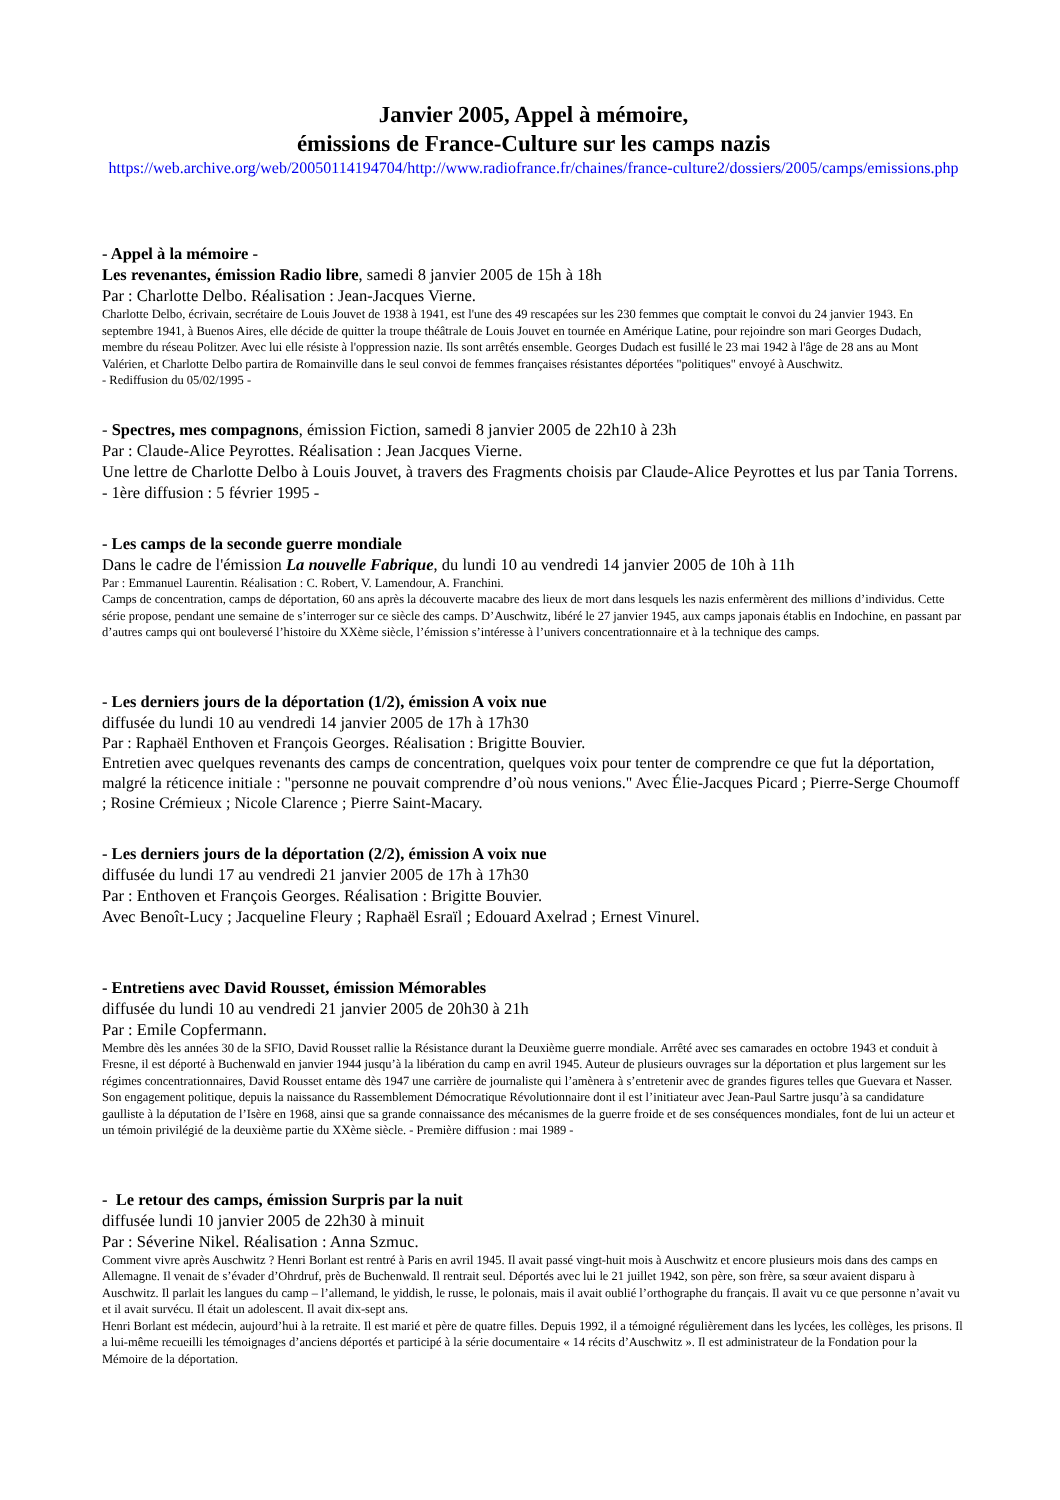Janvier 2005, Appel à mémoire,
émissions de France-Culture sur les camps nazis
https://web.archive.org/web/20050114194704/http://www.radiofrance.fr/chaines/france-culture2/dossiers/2005/camps/emissions.php
- Appel à la mémoire -
Les revenantes, émission Radio libre, samedi 8 janvier 2005 de 15h à 18h
Par : Charlotte Delbo. Réalisation : Jean-Jacques Vierne.
Charlotte Delbo, écrivain, secrétaire de Louis Jouvet de 1938 à 1941, est l'une des 49 rescapées sur les 230 femmes que comptait le convoi du 24 janvier 1943. En septembre 1941, à Buenos Aires, elle décide de quitter la troupe théâtrale de Louis Jouvet en tournée en Amérique Latine, pour rejoindre son mari Georges Dudach, membre du réseau Politzer. Avec lui elle résiste à l'oppression nazie. Ils sont arrêtés ensemble. Georges Dudach est fusillé le 23 mai 1942 à l'âge de 28 ans au Mont Valérien, et Charlotte Delbo partira de Romainville dans le seul convoi de femmes françaises résistantes déportées "politiques" envoyé à Auschwitz.
- Rediffusion du 05/02/1995 -
- Spectres, mes compagnons, émission Fiction, samedi 8 janvier 2005 de 22h10 à 23h
Par : Claude-Alice Peyrottes. Réalisation : Jean Jacques Vierne.
Une lettre de Charlotte Delbo à Louis Jouvet, à travers des Fragments choisis par Claude-Alice Peyrottes et lus par Tania Torrens. - 1ère diffusion : 5 février 1995 -
- Les camps de la seconde guerre mondiale
Dans le cadre de l'émission La nouvelle Fabrique, du lundi 10 au vendredi 14 janvier 2005 de 10h à 11h
Par : Emmanuel Laurentin. Réalisation : C. Robert, V. Lamendour, A. Franchini.
Camps de concentration, camps de déportation, 60 ans après la découverte macabre des lieux de mort dans lesquels les nazis enfermèrent des millions d’individus. Cette série propose, pendant une semaine de s’interroger sur ce siècle des camps. D’Auschwitz, libéré le 27 janvier 1945, aux camps japonais établis en Indochine, en passant par d’autres camps qui ont bouleversé l’histoire du XXème siècle, l’émission s’intéresse à l’univers concentrationnaire et à la technique des camps.
- Les derniers jours de la déportation (1/2), émission A voix nue
diffusée du lundi 10 au vendredi 14 janvier 2005 de 17h à 17h30
Par : Raphaël Enthoven et François Georges. Réalisation : Brigitte Bouvier.
Entretien avec quelques revenants des camps de concentration, quelques voix pour tenter de comprendre ce que fut la déportation, malgré la réticence initiale : "personne ne pouvait comprendre d’où nous venions." Avec Élie-Jacques Picard ; Pierre-Serge Choumoff ; Rosine Crémieux ; Nicole Clarence ; Pierre Saint-Macary.
- Les derniers jours de la déportation (2/2), émission A voix nue
diffusée du lundi 17 au vendredi 21 janvier 2005 de 17h à 17h30
Par : Enthoven et François Georges. Réalisation : Brigitte Bouvier.
Avec Benoît-Lucy ; Jacqueline Fleury ; Raphaël Esraïl ; Edouard Axelrad ; Ernest Vinurel.
- Entretiens avec David Rousset, émission Mémorables
diffusée du lundi 10 au vendredi 21 janvier 2005 de 20h30 à 21h
Par : Emile Copfermann.
Membre dès les années 30 de la SFIO, David Rousset rallie la Résistance durant la Deuxième guerre mondiale. Arrêté avec ses camarades en octobre 1943 et conduit à Fresne, il est déporté à Buchenwald en janvier 1944 jusqu’à la libération du camp en avril 1945. Auteur de plusieurs ouvrages sur la déportation et plus largement sur les régimes concentrationnaires, David Rousset entame dès 1947 une carrière de journaliste qui l’amènera à s’entretenir avec de grandes figures telles que Guevara et Nasser. Son engagement politique, depuis la naissance du Rassemblement Démocratique Révolutionnaire dont il est l’initiateur avec Jean-Paul Sartre jusqu’à sa candidature gaulliste à la députation de l’Isère en 1968, ainsi que sa grande connaissance des mécanismes de la guerre froide et de ses conséquences mondiales, font de lui un acteur et un témoin privilégié de la deuxième partie du XXème siècle. - Première diffusion : mai 1989 -
- Le retour des camps, émission Surpris par la nuit
diffusée lundi 10 janvier 2005 de 22h30 à minuit
Par : Séverine Nikel. Réalisation : Anna Szmuc.
Comment vivre après Auschwitz ? Henri Borlant est rentré à Paris en avril 1945. Il avait passé vingt-huit mois à Auschwitz et encore plusieurs mois dans des camps en Allemagne. Il venait de s’évader d’Ohrdruf, près de Buchenwald. Il rentrait seul. Déportés avec lui le 21 juillet 1942, son père, son frère, sa sœur avaient disparu à Auschwitz. Il parlait les langues du camp – l’allemand, le yiddish, le russe, le polonais, mais il avait oublié l’orthographe du français. Il avait vu ce que personne n’avait vu et il avait survécu. Il était un adolescent. Il avait dix-sept ans.
Henri Borlant est médecin, aujourd’hui à la retraite. Il est marié et père de quatre filles. Depuis 1992, il a témoigné régulièrement dans les lycées, les collèges, les prisons. Il a lui-même recueilli les témoignages d’anciens déportés et participé à la série documentaire « 14 récits d’Auschwitz ». Il est administrateur de la Fondation pour la Mémoire de la déportation.